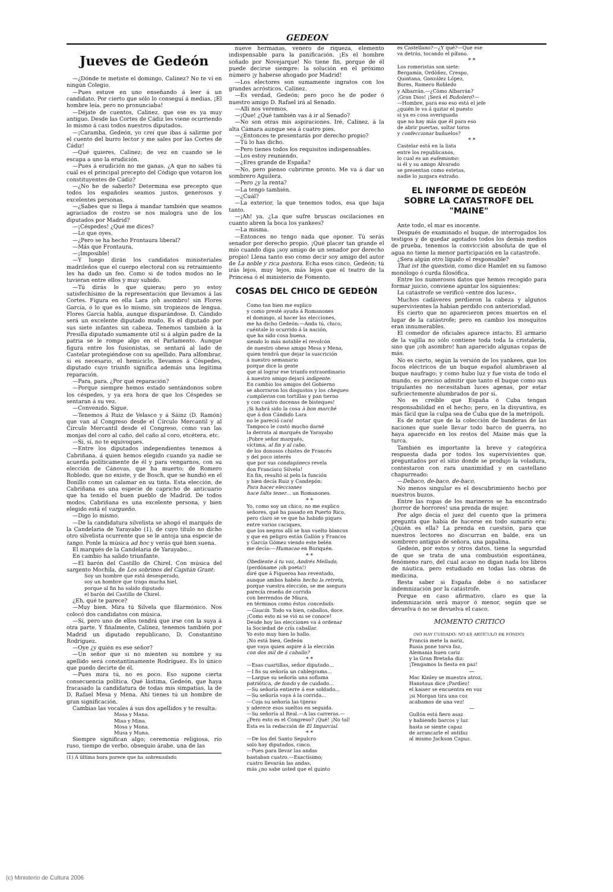GEDEON
Jueves de Gedeón
—¿Dónde te metiste el domingo, Calínez? No te ví en ningún Colegio.
—Pues estuve en uno enseñando á leer á un candidato. Por cierto que sólo lo conseguí á medias. ¡El hombre leía, pero no pronunciaba!
—Déjate de cuentos, Calínez, que ese es ya muy antiguo. Desde las Cortes de Cádiz les viene ocurriendo lo mismo á casi todos nuestros diputados.
—¡Caramba, Gedeón, yo creí que ibas á salirme por el cuento del burro lector y me sales por las Cortes de Cádiz!
—Qué quieres, Calínez; de vez en cuando se le escapa a uno la erudición.
—Pues á erudición no me ganas. ¿A que no sabes tú cuál es el principal precepto del Código que votaron los constituyentes de Cádiz?
—¿No he de saberlo? Determina ese precepto que todos los españoles seamos justos, generosos y excelentes personas.
—¿Sabes que si llega á mandar también que seamos agraciados de rostro se nos malogra uno de los diputados por Madrid?
—¡Céspedes! ¿Qué me dices?
—Lo que oyes.
—¿Pero se ha hecho Frontaura liberal?
—Más que Frontaura.
—¡Imposible!
—Y luego dirán los candidatos ministeriales madrileños que el cuerpo electoral con su retraimiento les ha dado un feo. Como si de todos modos no le tuvieran entre ellos y muy subido.
—Tú dirás lo que quieras; pero yo estoy satisfechísimo de la representación que llevamos á las Cortes. Figura en ella Lara ¡oh asombro! sin Flores García, ó lo que es lo mismo, sin tropiezos de lengua. Flores García habla, aunque disparándose. D. Cándido será un excelente diputado mudo. Es el diputado por sus siete infantes sin cabeza. Tenemos también á la Presilla diputado sumamente útil si á algún padre de la patria se le rompe algo en el Parlamento. Aunque figura entre los fusionistas, se sentará al lado de Castelar protegiéndose con su apellido. Para alfombrar, si es necesario, el hemiciclo, llevamos á Céspedes, diputado cuyo triunfo significa además una legítima reparación.
—Para, para. ¿Por qué reparación?
—Porque siempre hemos estado sentándonos sobre los céspedes, y ya era hora de que los Céspedes se sentaran á su vez.
—Convenido. Sigue.
—Tenemos á Ruiz de Velasco y á Sáinz (D. Ramón) que van al Congreso desde el Círculo Mercantil y al Círculo Mercantil desde el Congreso, como van las monjas del coro al caño, del caño al coro, etcétera, etc.
—Sí, sí, no te equivoques.
—Entre los diputados independientes tenemos á Cabriñana, á quien hemos elegido cuando ya nadie se acuerda políticamente de él y para vengarnos, con su elección de Cánovas, que ha muerto; de Romero Robledo, que no existe, y de Bosch, que se hundió en el Bonillo como un calamar en su tinta. Esta elección, de Cabriñana es una especie de capricho de anticuario que ha tenido el buen pueblo de Madrid. De todos modos, Cabriñana es una excelente persona, y bien elegido está el vargueño.
—Digo lo mismo.
—De la candidatura silvelista se ahogó el marqués de la Candelaria de Yarayabo (1), de cuyo título no dicho otro silvelista ocurrente que se le antoja una especie de tango. Ponle la música ad hoc y verás qué bien suena.
El marqués de la Candelaria de Yarayabo...
En cambio ha salido triunfante.
—El barón del Castillo de Chirel. Con música del sargento Mochila, de Los sobrinos del Capitán Grant:
Soy un hombre que está desesperado,
soy un hombre que traga mucha hiel,
porque al fin ha salido diputado
el barón del Castillo de Chirel.
¿Eh, qué te parece?
—Muy bien. Mira tú Silvela que filarmónico. Nos colocó dos candidatos con música.
—Sí, pero uno de ellos tendrá que irse con la suya á otra parte. Y finalmente, Calínez, tenemos también por Madrid un diputado republicano, D. Constantino Rodríguez.
—Oye ¿y quién es ese señor?
—Un señor que si no mienten su nombre y su apellido será constantinamente Rodríguez. Es lo único que puedo decirte de él.
—Pues mira tú, no es poco. Eso supone cierta consecuencia política. Qué lástima, Gedeón, que haya fracasado la candidatura de todas mis simpatías, la de D. Rafael Mesa y Mena. Ahí tienes tú un hombre de gran significación.
Cambias las vocales á sus dos apellidos y te resulta:
Masa y Mana.
Misa y Mina.
Mosa y Mona.
Musa y Muna.
Siempre significan algo; ceremonia religiosa, río ruso, tiempo de verbo, obsequio árabe, una de las
(1) Á última hora parece que ha sobrenadado.
nueve hermanas, venero de riqueza, elemento indispensable para la panificación. ¡Es el hombre soñado por Novejarque! No tiene fin, porque de él puede decirse siempre: la solución en el próximo número ¡y haberse ahogado por Madrid!
—Los electores son sumamente ingratos con los grandes acrósticos, Calínez.
—Es verdad, Gedeón; pero poco he de poder ó nuestro amigo D. Rafael irá al Senado.
—Allí nos veremos.
—¡Que! ¿Qué también vas á ir al Senado?
—No son otras mis aspiraciones. Iré, Calínez, á la alta Cámara aunque sea á cuatro pies.
—¿Entonces te presentarás por derecho propio?
—Tú lo has dicho.
—Pero tienes todos los requisitos indispensables.
—Los estoy reuniendo.
—¿Eres grande de España?
—No, pero pienso cubrirme pronto. Me va á dar un sombrero Aguilera.
—Pero ¿y la renta?
—La tengo también.
—¿Cuál?
—La exterior, la que tenemos todos, esa que baja tanto.
—¡Ah! ya. ¿La que sufre bruscas oscilaciones en cuanto abren la boca los yankees?
—La misma.
—Entonces no tengo nada que oponer. Tú serás senador por derecho propio. ¡Qué placer tan grande el mío cuando diga ¡soy amigo de un senador por derecho propio! Llena tanto eso como decir soy amigo del autor de La noble y rica pastora. Echa esos cinco, Gedeón; tú irás lejos, muy lejos, más lejos que el teatro de la Princesa ó el ministerio de Fomento.
COSAS DEL CHICO DE GEDEÓN
Como tan bien me explico
y como presté ayuda á Romanones
el domingo, al hacer las elecciones,
me ha dicho Gedeón:—Anda tú, chico,
cuéntale lo ocurrido á la nación,
que ha sido cosa buena.
siendo lo más notable el revolcón
de nuestro obeso amigo Mesa y Mena,
quien tendrá que dejar la suscrición
á nuestro semanario
porque dice la gente
que al lograr ese triunfo extraordinario
á nuestro amigo dejará indigente.
En cambio los amigos del Gobierno
se ahorraron los disgustos y los cheques:
cumplieron con tortillas y pan tierno
y con cuatro docenas de bisteques!
¡Si habrá sido la cosa à bon marché
que á don Cándido Lara
no le pareció cara!
Tampoco le costó mucho darné
la derrota al marqués de Yarayabo
¡Pobre señor marqués,
víctima, al fin y al cabo,
de los donosos chistes de Francés
y del poco interés
que por sus condagánecs revela
don Francisco Silvela!
En fin, resultó al pelo la función
y bien decía Ruiz y Candepón:
Para hacer elecciones
hace falta tener... un Romanones.
* *
Yo, como soy un chico, no me explico
señores, qué ha pasado en Puerto Rico,
pero claro se ve que ha habido piques
entre varios caciques,
que los negros allí se han vuelto blancos
y que en peligro están Gallón y Francos
y García Gómez viendo este belén
me decía:—Humacao en Boriquén.
* *
Obediente á tu voz, Andrés Mellado,
(perdóname ¡oh poeta!)
diré que á Figueroa has reventado,
aunque ambos habéis hecho la retreta,
porque vuestra elección, se me asegura
parecía reseña de corrida
con berrendos de Miura,
en términos como éstos concebida:
—Gaucín. Todo va bien, caballos, doce.
¡Como esto ni se vió ni se conoce!
Desde hoy las elecciones va á ordenar
la Sociedad de cría caballar.
Yo esto muy bien lo hallo.
¡No está bien, Gedeón
que vaya quien aspire á la elección
con dos mil de á caballo?
* *
—Esas cuartillas, señor diputado...
—I fis su señoría un cablegrama...
—Largue su señoría una soflama
patriótica, de fondo y de cuidado...
—Su señoría entierre á ese soldado...
—Su señoría vaya á la corrida...
—Coja su señoría las tijeras
y aderece esos sueltos en seguida.
—Su señoría al Real.—A las carreras.—
¿Pero esto es el Congreso? ¡Qué! ¡No tal!
Esta es la redacción de El Imparcial.
* *
—De los del Santo Sepulcro
solo hay diputados, cinco.
—Pues para llevar las andas
bastaban cuatro.—Exactísimo;
cuatro llevarán las andas,
más ¿no sabe usted que el quinto
es Castellano?—¿Y qué?—Que ese
va detrás, tocando el pífano.
* *
Los romeristas son siete:
Bergamín, Ordóñez, Crespo,
Quintana, González López,
Bores, Romero Robledo
y Albarrán.—¿Cómo Albarrán?
¡Gran Dios! ¡Será el Buñolero?—
—Hombre, para eso eso está el jefe
¿quién le va á quitar el puesto
si ya es cosa averiguada
que no hay más que él para eso
de abrir puertas, soltar toros
y confeccionar buñuelos?
* *
Castelar está en la lista
entre los republicanos,
lo cual es un eufemismo:
si él y su amigo Alvarado
se presentan como estetas,
nadie lo juzgara extraño.
EL INFORME DE GEDEÓN
SOBRE LA CATASTROFE DEL "MAINE"
Ante todo, el mar es inocente.
Después de examinado el buque, de interrogados los testigos y de quedar agotados todos los demás medios de prueba, tenemos la convicción absoluta de que el agua no tiene la menor participación en la catastrofe.
¿Sera algún otro líquido el responsable?
That ist the questión, como dice Hamlet en su famoso monólogo ó curda filosófica.
Entre los numerosos datos que hemos recogido para formar juicio, conviene apuntar los siguientes:
La catástrofe se verificó «entre dos luces».
Muchos cadáveres perdieron la cabeza y algunos supervivientes la habían perdido con anterioridad.
Es cierto que no aparecieron peces muertos en el lugar de la catástrofe; pero en cambio los mosquitos eran innumerables.
El comedor de oficiales aparece intacto. El armario de la vajilla no sólo contiene toda toda la cristalería, sino que ¡oh asombro! han aparecido algunas copas de más.
No es cierto, según la versión de los yankees, que los focos eléctricos de un buque español alumbrasen al buque naufrago; y como hubo luz y fue vista de todo el mundo, es preciso admitir que tanto el buque como sus tripulantes no necesitaban luces agenas, por estar suficiectemente alumbrados de por sí.
No es creíble que España ó Cuba tengan responsabilidad en el hecho; pero, en la disyuntiva, es más fácil que la culpa sea de Cuba que de la metrópoli.
Es de notar que de la colección de banderas de las naciones que suele llevar todo barco de guerra, no haya aparecido en los restos del Maine más que la turca.
También es importante la breve y categórica respuesta dada por todos los supervivientes que, preguntados por el sitio donde se produjo la voladura, contestaron con rara unanimidad y en castellano chapurreado:
—Debaco, de-baco, de-baco.
No menos singular es el descubrimiento hecho por nuestros buzos.
Entre las ropas de los marineros se ha encontrado ¡horror de horrores! una prenda de mujer.
Por algo decía el juez del cuento que la primera pregunta que había de hacerse en todo sumario era: ¿Quién es ella? La prenda en cuestión, para que nuestros lectores no discurran en balde, era un sombrero antiguo de señora, una papalina.
Gedeón, por estos y otros datos, tiene la seguridad de que se trata de una combustión espontánea, fenómeno raro, del cual acaso no digan nada los libros de náutica, pero estudiado en todas las obras de medicina.
Resta saber si España debe ó no satisfacer indemnización por la catástrofe.
Porque en caso afirmativo, claro es que la indemnización será mayor ó menor, según que se devuelva ó no se devuelva el casco.
MOMENTO CRITICO
(NO HAY CUIDADO: NO ES ARTÍCULO DE FONDO)
Francia mete la nariz,
Rusia pone torva faz,
Alemania buen cariz
y la Gran Bretaña diz:
¡Tengamos la fiesta en paz!
—
Mac Kinley se muestra atroz,
Hanotaux dice ¡Pardiez!
el kaiser se encuentra en voz
¡si Morgan tira una coz
acabamos de una vez!
—
Gullón está fiero asaz
y habiendo barcos y luz
hasta se siente capaz
de arrancarle el antifaz
al mismo Jackson Capuz.
(c) Ministerio de Cultura 2006